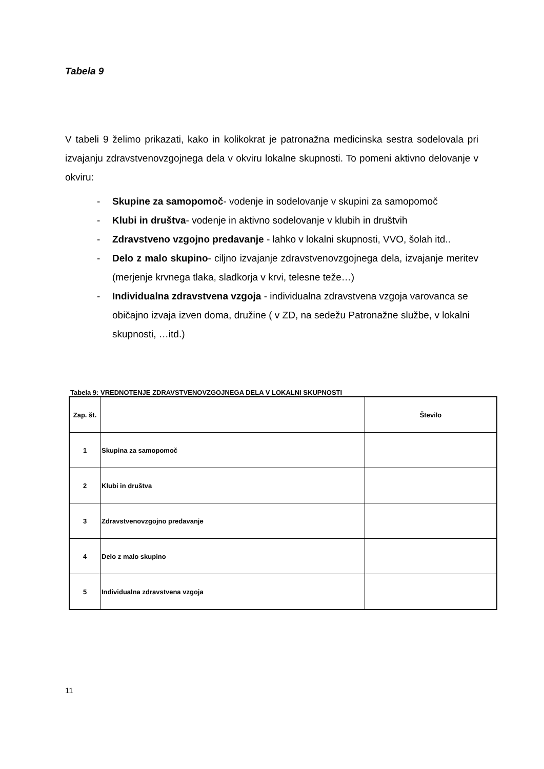Tabela 9
V tabeli 9 želimo prikazati, kako in kolikokrat je patronažna medicinska sestra sodelovala pri izvajanju zdravstvenovzgojnega dela v okviru lokalne skupnosti. To pomeni aktivno delovanje v okviru:
- Skupine za samopomoč- vodenje in sodelovanje v skupini za samopomoč
- Klubi in društva- vodenje in aktivno sodelovanje v klubih in društvih
- Zdravstveno vzgojno predavanje - lahko v lokalni skupnosti, VVO, šolah itd..
- Delo z malo skupino- ciljno izvajanje zdravstvenovzgojnega dela, izvajanje meritev (merjenje krvnega tlaka, sladkorja v krvi, telesne teže…)
- Individualna zdravstvena vzgoja - individualna zdravstvena vzgoja varovanca se običajno izvaja izven doma, družine ( v ZD, na sedežu Patronažne službe, v lokalni skupnosti, …itd.)
Tabela 9: VREDNOTENJE ZDRAVSTVENOVZGOJNEGA DELA V LOKALNI SKUPNOSTI
| Zap. št. | | Število |
| --- | --- | --- |
| 1 | Skupina za samopomoč | |
| 2 | Klubi in društva | |
| 3 | Zdravstvenovzgojno predavanje | |
| 4 | Delo z malo skupino | |
| 5 | Individualna zdravstvena vzgoja | |
11